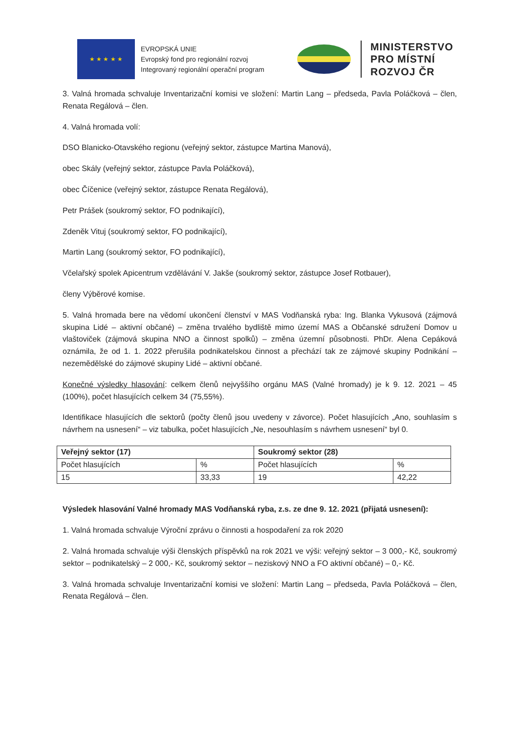★ ★ ★ ★ ★
EVROPSKÁ UNIE
Evropský fond pro regionální rozvoj
Integrovaný regionální operační program
MINISTERSTVO
PRO MÍSTNÍ
ROZVOJ ČR
3. Valná hromada schvaluje Inventarizační komisi ve složení: Martin Lang – předseda, Pavla Poláčková – člen, Renata Regálová – člen.
4. Valná hromada volí:
DSO Blanicko-Otavského regionu (veřejný sektor, zástupce Martina Manová),
obec Skály (veřejný sektor, zástupce Pavla Poláčková),
obec Číčenice (veřejný sektor, zástupce Renata Regálová),
Petr Prášek (soukromý sektor, FO podnikající),
Zdeněk Vituj (soukromý sektor, FO podnikající),
Martin Lang (soukromý sektor, FO podnikající),
Včelařský spolek Apicentrum vzdělávání V. Jakše (soukromý sektor, zástupce Josef Rotbauer),
členy Výběrové komise.
5. Valná hromada bere na vědomí ukončení členství v MAS Vodňanská ryba: Ing. Blanka Vykusová (zájmová skupina Lidé – aktivní občané) – změna trvalého bydliště mimo území MAS a Občanské sdružení Domov u vlaštoviček (zájmová skupina NNO a činnost spolků) – změna územní působnosti. PhDr. Alena Cepáková oznámila, že od 1. 1. 2022 přerušila podnikatelskou činnost a přechází tak ze zájmové skupiny Podnikání – nezemědělské do zájmové skupiny Lidé – aktivní občané.
Konečné výsledky hlasování: celkem členů nejvyššího orgánu MAS (Valné hromady) je k 9. 12. 2021 – 45 (100%), počet hlasujících celkem 34 (75,55%).
Identifikace hlasujících dle sektorů (počty členů jsou uvedeny v závorce). Počet hlasujících „Ano, souhlasím s návrhem na usnesení“ – viz tabulka, počet hlasujících „Ne, nesouhlasím s návrhem usnesení“ byl 0.
| Veřejný sektor (17) | | Soukromý sektor (28) | |
| --- | --- | --- | --- |
| Počet hlasujících | % | Počet hlasujících | % |
| 15 | 33,33 | 19 | 42,22 |
Výsledek hlasování Valné hromady MAS Vodňanská ryba, z.s. ze dne 9. 12. 2021 (přijatá usnesení):
1. Valná hromada schvaluje Výroční zprávu o činnosti a hospodaření za rok 2020
2. Valná hromada schvaluje výši členských příspěvků na rok 2021 ve výši: veřejný sektor – 3 000,- Kč, soukromý sektor – podnikatelský – 2 000,- Kč, soukromý sektor – neziskový NNO a FO aktivní občané) – 0,- Kč.
3. Valná hromada schvaluje Inventarizační komisi ve složení: Martin Lang – předseda, Pavla Poláčková – člen, Renata Regálová – člen.